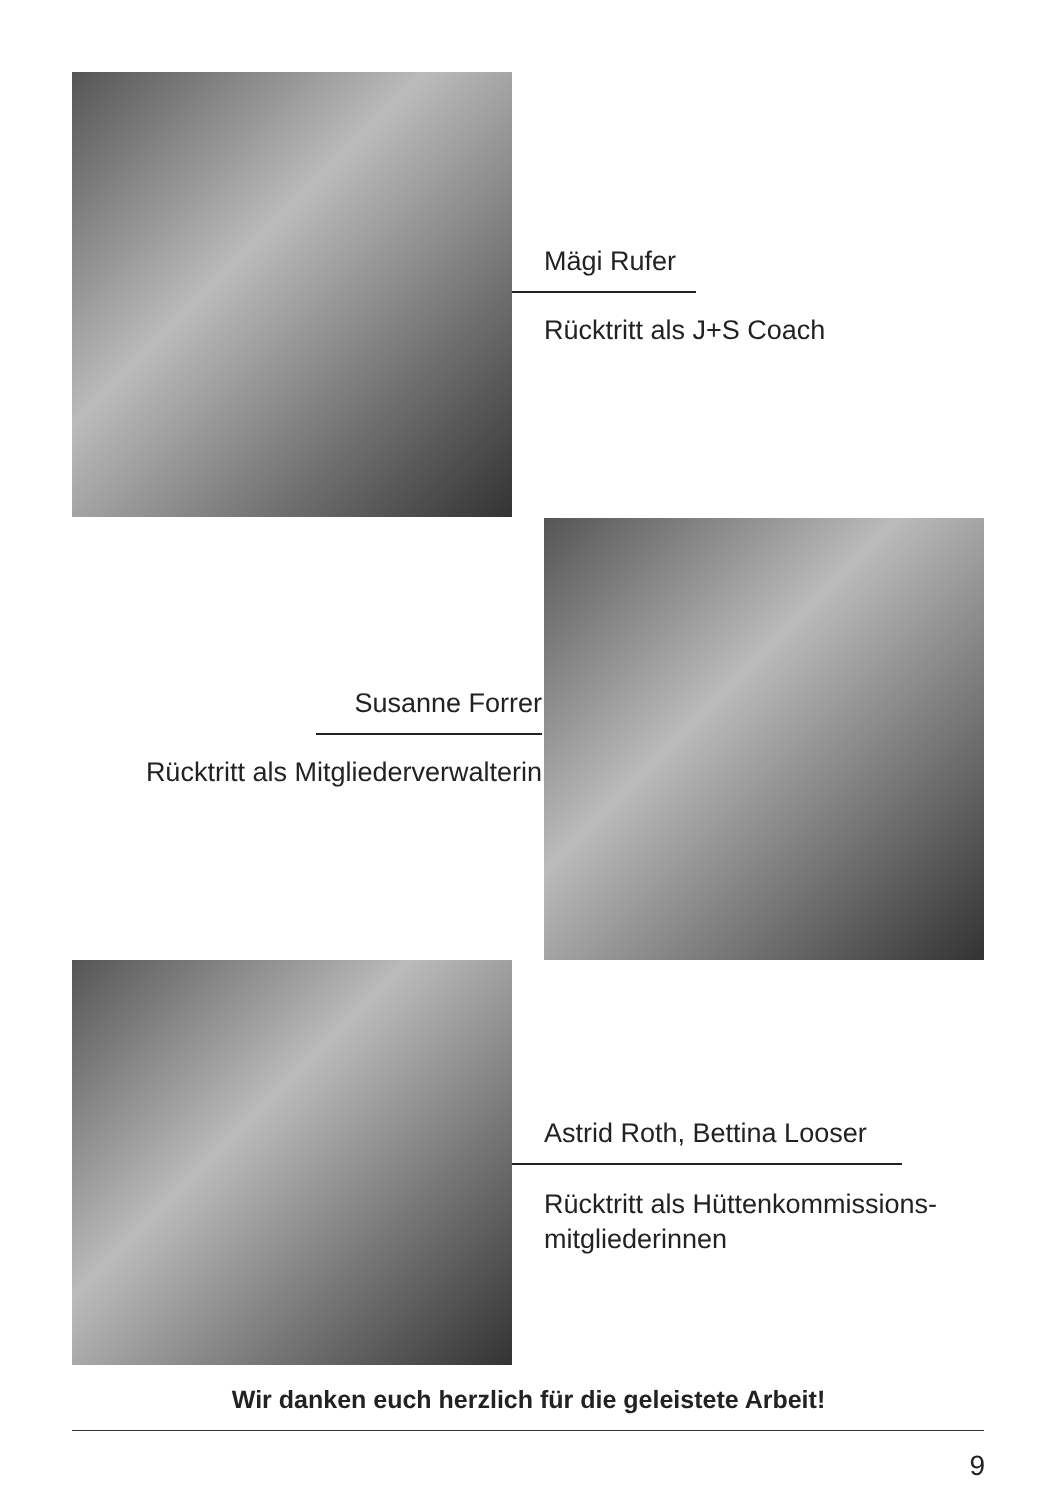Mägi Rufer
Rücktritt als J+S Coach
Susanne Forrer
Rücktritt als Mitgliederverwalterin
Astrid Roth, Bettina Looser
Rücktritt als Hüttenkommissions-
mitgliederinnen
Wir danken euch herzlich für die geleistete Arbeit!
9